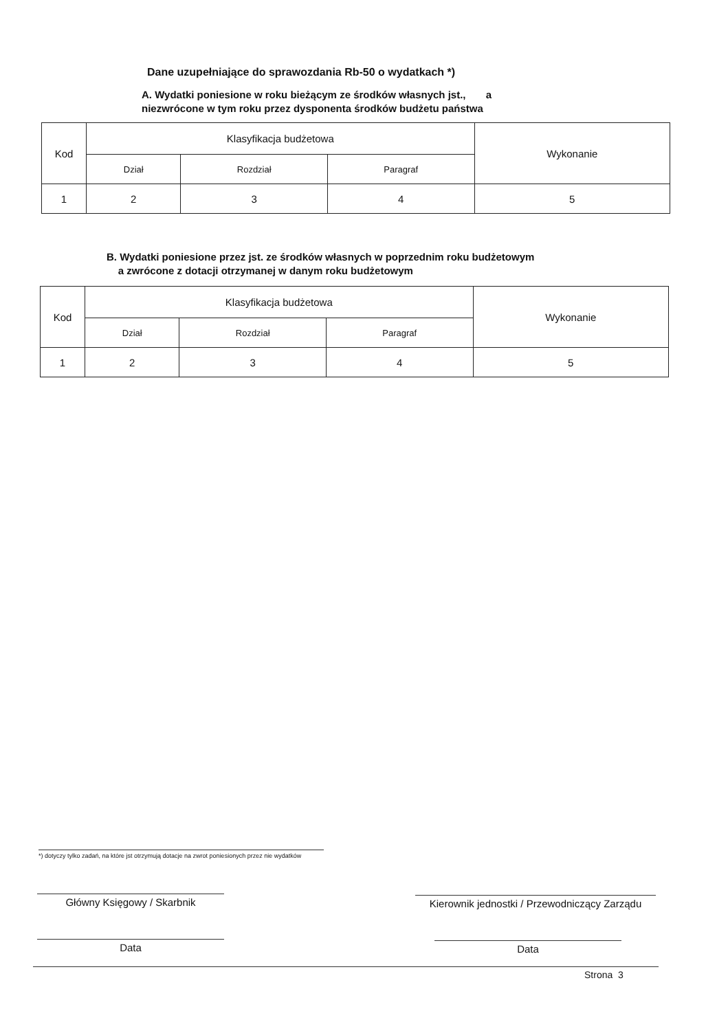Dane uzupełniające do sprawozdania Rb-50 o wydatkach *)
A. Wydatki poniesione w roku bieżącym ze środków własnych jst., a
niezwrócone w tym roku przez dysponenta środków budżetu państwa
| Kod | Klasyfikacja budżetowa | | | Wykonanie |
| | Dział | Rozdział | Paragraf | |
| 1 | 2 | 3 | 4 | 5 |
B. Wydatki poniesione przez jst. ze środków własnych w poprzednim roku budżetowym
a zwrócone z dotacji otrzymanej w danym roku budżetowym
| Kod | Klasyfikacja budżetowa | | | Wykonanie |
| | Dział | Rozdział | Paragraf | |
| 1 | 2 | 3 | 4 | 5 |
*) dotyczy tylko zadań, na które jst otrzymują dotacje na zwrot poniesionych przez nie wydatków
Główny Księgowy / Skarbnik
Data
Kierownik jednostki / Przewodniczący Zarządu
Data
Strona 3